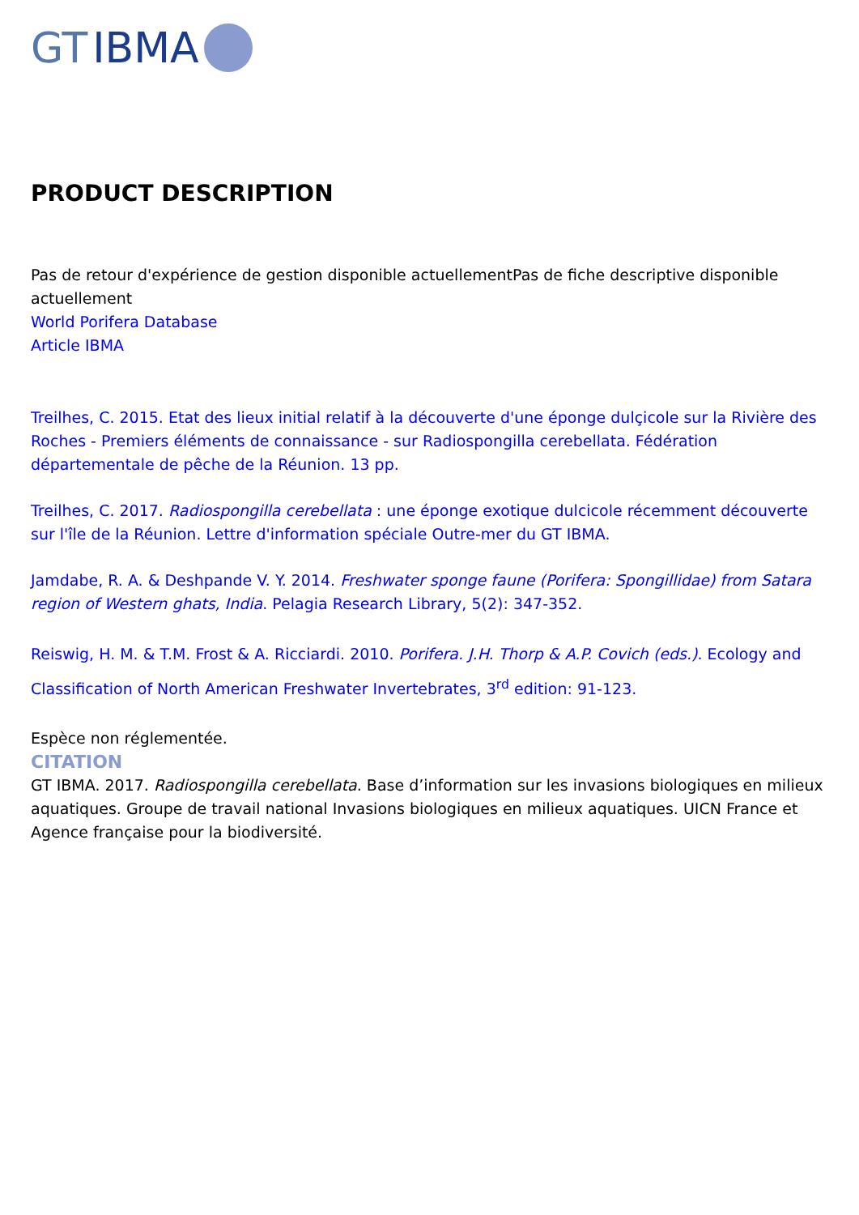GT IBMA
PRODUCT DESCRIPTION
Pas de retour d'expérience de gestion disponible actuellementPas de fiche descriptive disponible actuellement
World Porifera Database
Article IBMA
Treilhes, C. 2015. Etat des lieux initial relatif à la découverte d'une éponge dulçicole sur la Rivière des Roches - Premiers éléments de connaissance - sur Radiospongilla cerebellata. Fédération départementale de pêche de la Réunion. 13 pp.
Treilhes, C. 2017. Radiospongilla cerebellata : une éponge exotique dulcicole récemment découverte sur l'île de la Réunion. Lettre d'information spéciale Outre-mer du GT IBMA.
Jamdabe, R. A. & Deshpande V. Y. 2014. Freshwater sponge faune (Porifera: Spongillidae) from Satara region of Western ghats, India. Pelagia Research Library, 5(2): 347-352.
Reiswig, H. M. & T.M. Frost & A. Ricciardi. 2010. Porifera. J.H. Thorp & A.P. Covich (eds.). Ecology and Classification of North American Freshwater Invertebrates, 3<sup>rd</sup> edition: 91-123.
Espèce non réglementée.
CITATION
GT IBMA. 2017. Radiospongilla cerebellata. Base d’information sur les invasions biologiques en milieux aquatiques. Groupe de travail national Invasions biologiques en milieux aquatiques. UICN France et Agence française pour la biodiversité.